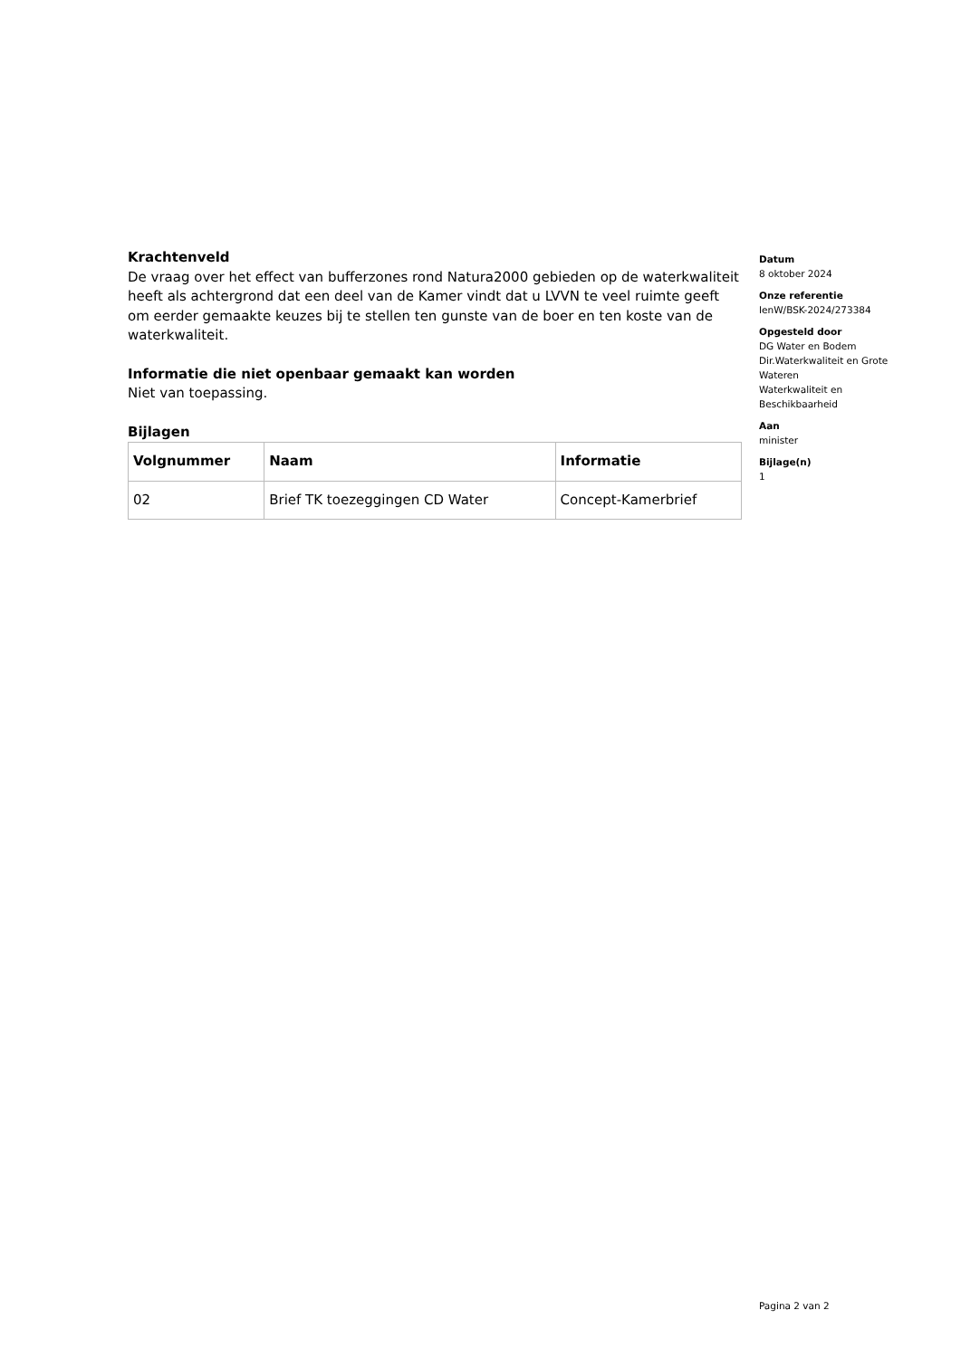Krachtenveld
De vraag over het effect van bufferzones rond Natura2000 gebieden op de waterkwaliteit heeft als achtergrond dat een deel van de Kamer vindt dat u LVVN te veel ruimte geeft om eerder gemaakte keuzes bij te stellen ten gunste van de boer en ten koste van de waterkwaliteit.
Informatie die niet openbaar gemaakt kan worden
Niet van toepassing.
Bijlagen
| Volgnummer | Naam | Informatie |
| --- | --- | --- |
| 02 | Brief TK toezeggingen CD Water | Concept-Kamerbrief |
Datum
8 oktober 2024
Onze referentie
IenW/BSK-2024/273384
Opgesteld door
DG Water en Bodem
Dir.Waterkwaliteit en Grote Wateren
Waterkwaliteit en Beschikbaarheid
Aan
minister
Bijlage(n)
1
Pagina 2 van 2